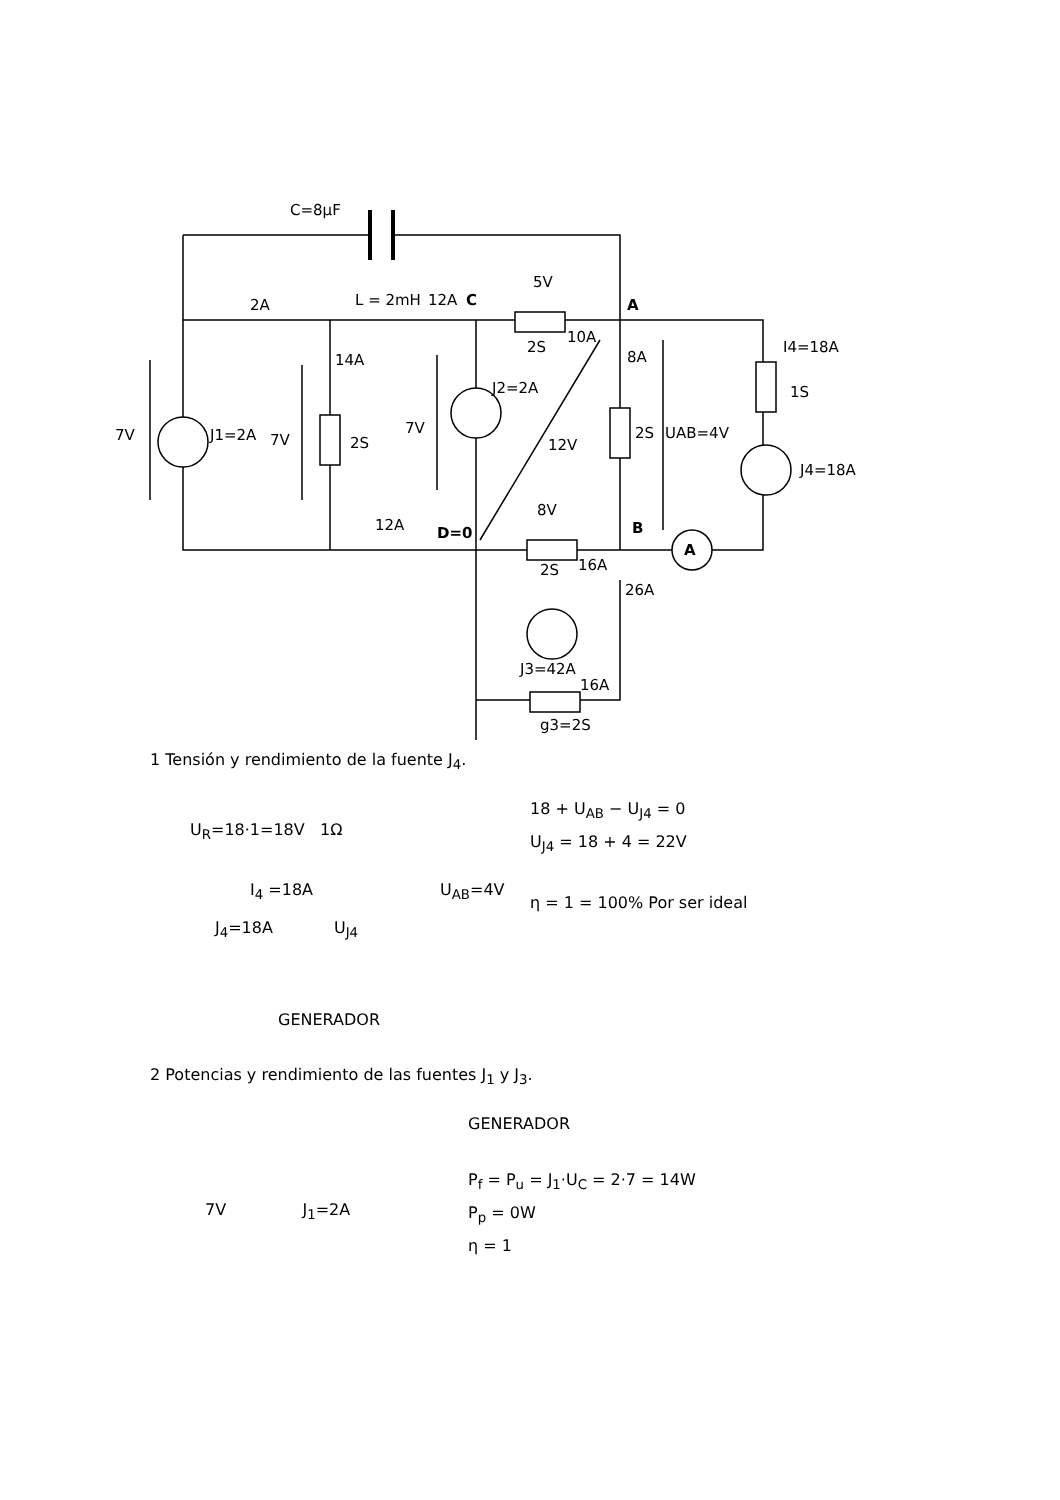C=8μF
2A
L = 2mH
12A
C
5V
A
2S
10A
14A
8A
I4=18A
1S
J2=2A
7V
J1=2A
7V
2S
7V
12V
2S
UAB=4V
J4=18A
8V
12A
D=0
B
A
2S
16A
26A
J3=42A
16A
g3=2S
1 Tensión y rendimiento de la fuente J<sub>4</sub>.
U<sub>R</sub>=18·1=18V 1Ω
I<sub>4</sub> =18A
J<sub>4</sub>=18A U<sub>J4</sub>
U<sub>AB</sub>=4V
18 + U<sub>AB</sub> − U<sub>J4</sub> = 0
U<sub>J4</sub> = 18 + 4 = 22V
η = 1 = 100% Por ser ideal
GENERADOR
2 Potencias y rendimiento de las fuentes J<sub>1</sub> y J<sub>3</sub>.
7V J<sub>1</sub>=2A
GENERADOR
P<sub>f</sub> = P<sub>u</sub> = J<sub>1</sub>·U<sub>C</sub> = 2·7 = 14W
P<sub>p</sub> = 0W
η = 1